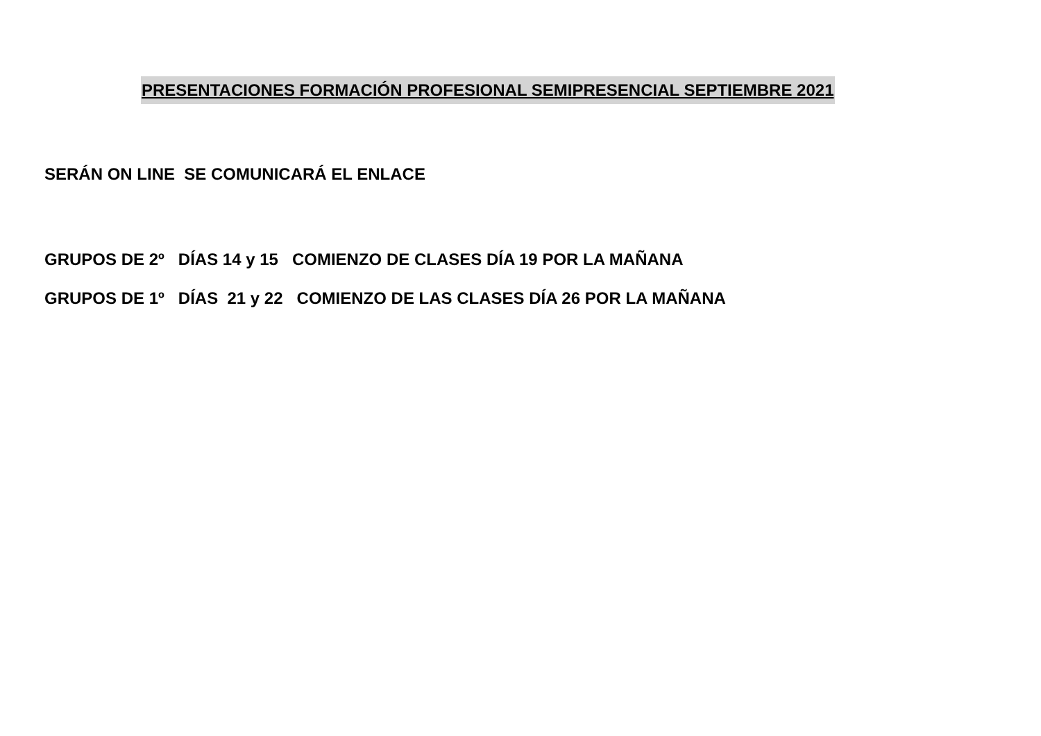PRESENTACIONES FORMACIÓN PROFESIONAL SEMIPRESENCIAL SEPTIEMBRE 2021
SERÁN ON LINE SE COMUNICARÁ EL ENLACE
GRUPOS DE 2º DÍAS 14 y 15 COMIENZO DE CLASES DÍA 19 POR LA MAÑANA
GRUPOS DE 1º DÍAS 21 y 22 COMIENZO DE LAS CLASES DÍA 26 POR LA MAÑANA